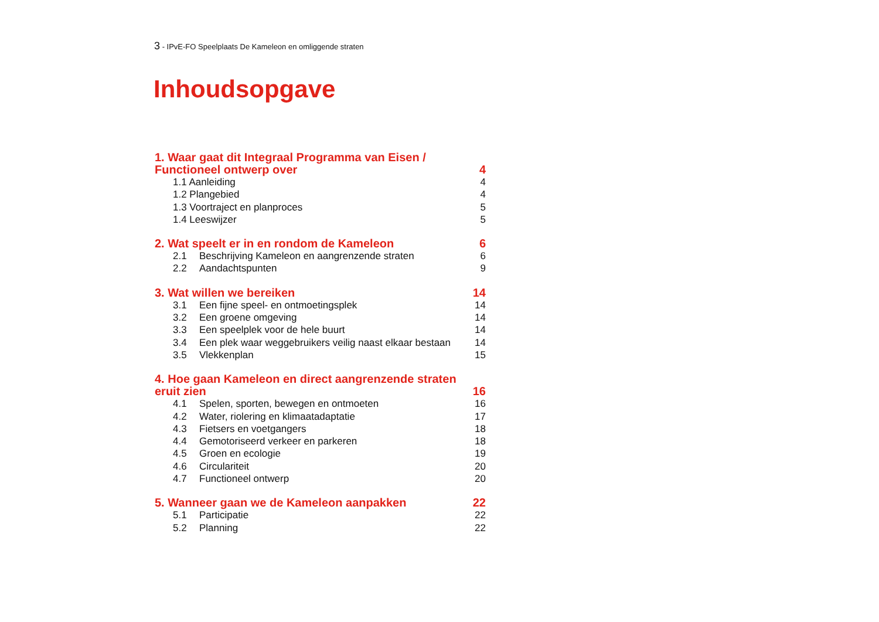3 - IPvE-FO Speelplaats De Kameleon en omliggende straten
Inhoudsopgave
1. Waar gaat dit Integraal Programma van Eisen /
Functioneel ontwerp over
4
1.1 Aanleiding 4
1.2 Plangebied 4
1.3 Voortraject en planproces 5
1.4 Leeswijzer 5
2. Wat speelt er in en rondom de Kameleon
6
2.1 Beschrijving Kameleon en aangrenzende straten
6
2.2 Aandachtspunten 9
3. Wat willen we bereiken
14
3.1 Een fijne speel- en ontmoetingsplek
14
3.2 Een groene omgeving 14
3.3 Een speelplek voor de hele buurt
14
3.4 Een plek waar weggebruikers veilig naast elkaar bestaan
14
3.5 Vlekkenplan 15
4. Hoe gaan Kameleon en direct aangrenzende straten
eruit zien
16
4.1 Spelen, sporten, bewegen en ontmoeten
16
4.2 Water, riolering en klimaatadaptatie
17
4.3 Fietsers en voetgangers 18
4.4 Gemotoriseerd verkeer en parkeren
18
4.5 Groen en ecologie 19
4.6 Circulariteit 20
4.7 Functioneel ontwerp 20
5. Wanneer gaan we de Kameleon aanpakken
22
5.1 Participatie 22
5.2 Planning 22